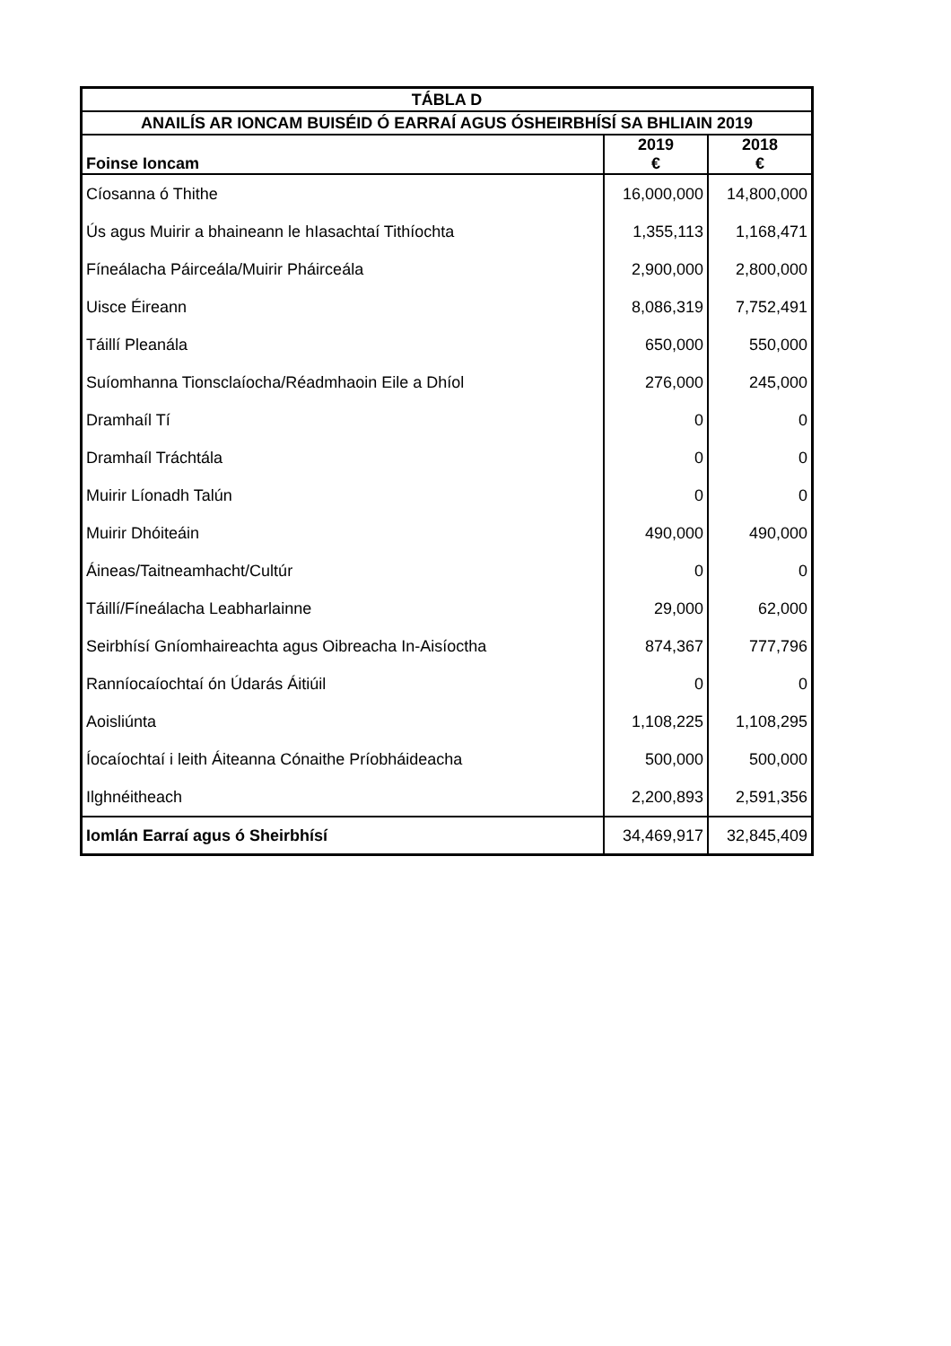| TÁBLA D | | |
| ANAILÍS AR IONCAM BUISÉID Ó EARRAÍ AGUS ÓSHEIRBHÍSÍ SA BHLIAIN 2019 | | |
| Foinse Ioncam | 2019 € | 2018 € |
| Cíosanna ó Thithe | 16,000,000 | 14,800,000 |
| Ús agus Muirir a bhaineann le hIasachtaí Tithíochta | 1,355,113 | 1,168,471 |
| Fíneálacha Páirceála/Muirir Pháirceála | 2,900,000 | 2,800,000 |
| Uisce Éireann | 8,086,319 | 7,752,491 |
| Táillí Pleanála | 650,000 | 550,000 |
| Suíomhanna Tionsclaíocha/Réadmhaoin Eile a Dhíol | 276,000 | 245,000 |
| Dramhaíl Tí | 0 | 0 |
| Dramhaíl Tráchtála | 0 | 0 |
| Muirir Líonadh Talún | 0 | 0 |
| Muirir Dhóiteáin | 490,000 | 490,000 |
| Áineas/Taitneamhacht/Cultúr | 0 | 0 |
| Táillí/Fíneálacha Leabharlainne | 29,000 | 62,000 |
| Seirbhísí Gníomhaireachta agus Oibreacha In-Aisíoctha | 874,367 | 777,796 |
| Ranníocaíochtaí ón Údarás Áitiúil | 0 | 0 |
| Aoisliúnta | 1,108,225 | 1,108,295 |
| Íocaíochtaí i leith Áiteanna Cónaithe Príobháideacha | 500,000 | 500,000 |
| Ilghnéitheach | 2,200,893 | 2,591,356 |
| Iomlán Earraí agus ó Sheirbhísí | 34,469,917 | 32,845,409 |